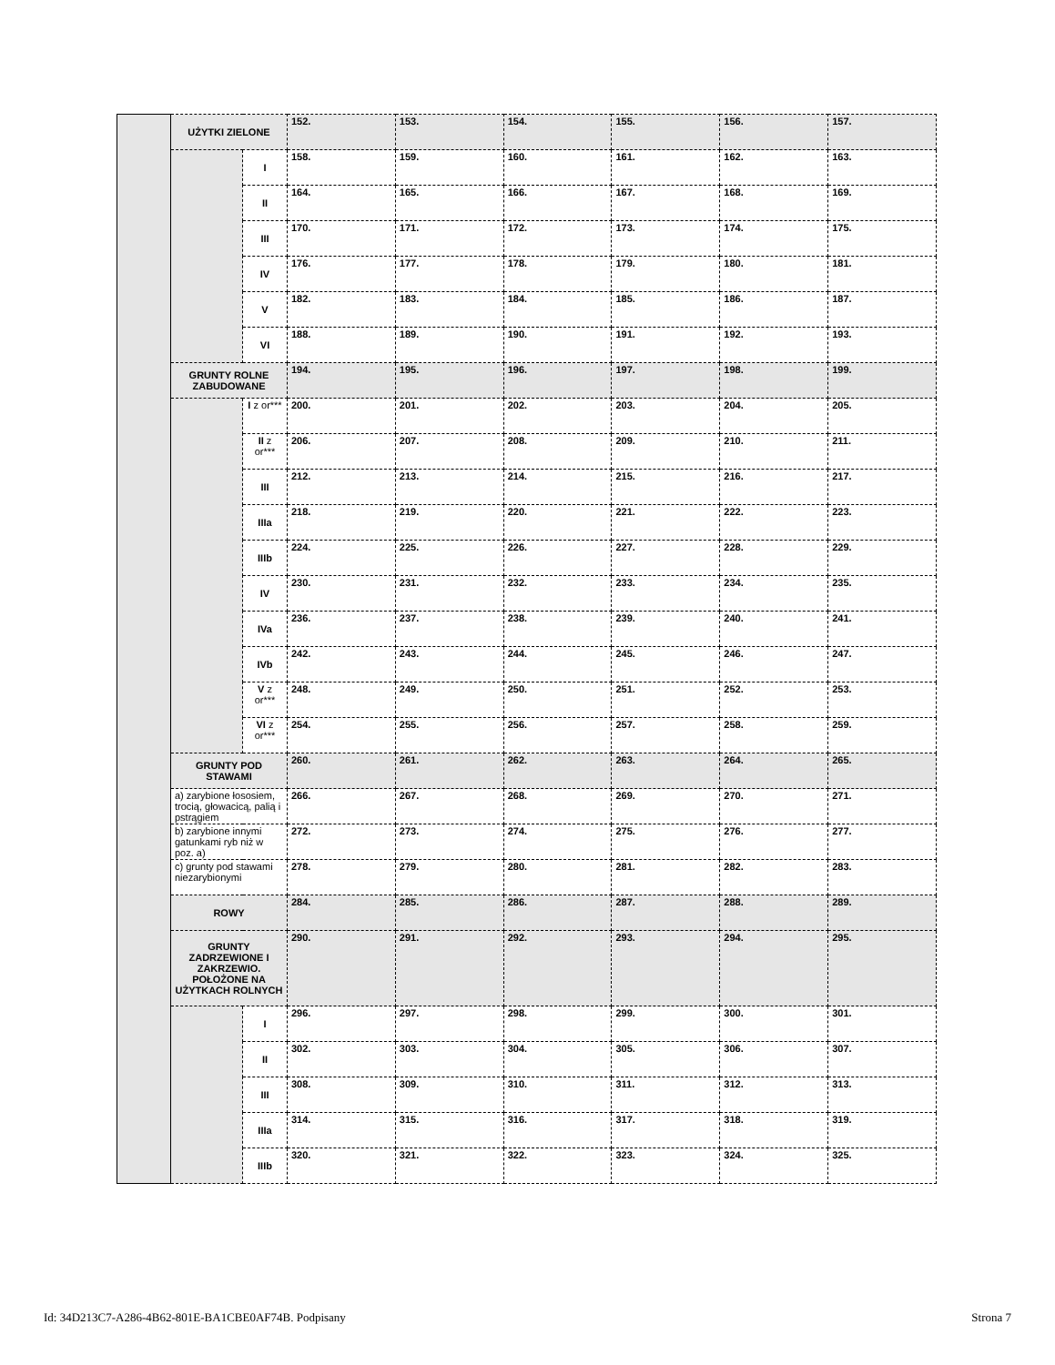| | UŻYTKI ZIELONE | | 152. | 153. | 154. | 155. | 156. | 157. |
| | | I | 158. | 159. | 160. | 161. | 162. | 163. |
| | | II | 164. | 165. | 166. | 167. | 168. | 169. |
| | | III | 170. | 171. | 172. | 173. | 174. | 175. |
| | | IV | 176. | 177. | 178. | 179. | 180. | 181. |
| | | V | 182. | 183. | 184. | 185. | 186. | 187. |
| | | VI | 188. | 189. | 190. | 191. | 192. | 193. |
| | GRUNTY ROLNE ZABUDOWANE | | 194. | 195. | 196. | 197. | 198. | 199. |
| | | I z or*** | 200. | 201. | 202. | 203. | 204. | 205. |
| | | II z or*** | 206. | 207. | 208. | 209. | 210. | 211. |
| | | III | 212. | 213. | 214. | 215. | 216. | 217. |
| | | IIIa | 218. | 219. | 220. | 221. | 222. | 223. |
| | | IIIb | 224. | 225. | 226. | 227. | 228. | 229. |
| | | IV | 230. | 231. | 232. | 233. | 234. | 235. |
| | | IVa | 236. | 237. | 238. | 239. | 240. | 241. |
| | | IVb | 242. | 243. | 244. | 245. | 246. | 247. |
| | | V z or*** | 248. | 249. | 250. | 251. | 252. | 253. |
| | | VI z or*** | 254. | 255. | 256. | 257. | 258. | 259. |
| | GRUNTY POD STAWAMI | | 260. | 261. | 262. | 263. | 264. | 265. |
| | a) zarybione łososiem, trocią, głowacicą, palią i pstrągiem | | 266. | 267. | 268. | 269. | 270. | 271. |
| | b) zarybione innymi gatunkami ryb niż w poz. a) | | 272. | 273. | 274. | 275. | 276. | 277. |
| | c) grunty pod stawami niezarybionymi | | 278. | 279. | 280. | 281. | 282. | 283. |
| | ROWY | | 284. | 285. | 286. | 287. | 288. | 289. |
| | GRUNTY ZADRZEWIONE I ZAKRZEWIO. POŁOŻONE NA UŻYTKACH ROLNYCH | | 290. | 291. | 292. | 293. | 294. | 295. |
| | | I | 296. | 297. | 298. | 299. | 300. | 301. |
| | | II | 302. | 303. | 304. | 305. | 306. | 307. |
| | | III | 308. | 309. | 310. | 311. | 312. | 313. |
| | | IIIa | 314. | 315. | 316. | 317. | 318. | 319. |
| | | IIIb | 320. | 321. | 322. | 323. | 324. | 325. |
Id: 34D213C7-A286-4B62-801E-BA1CBE0AF74B. Podpisany Strona 7